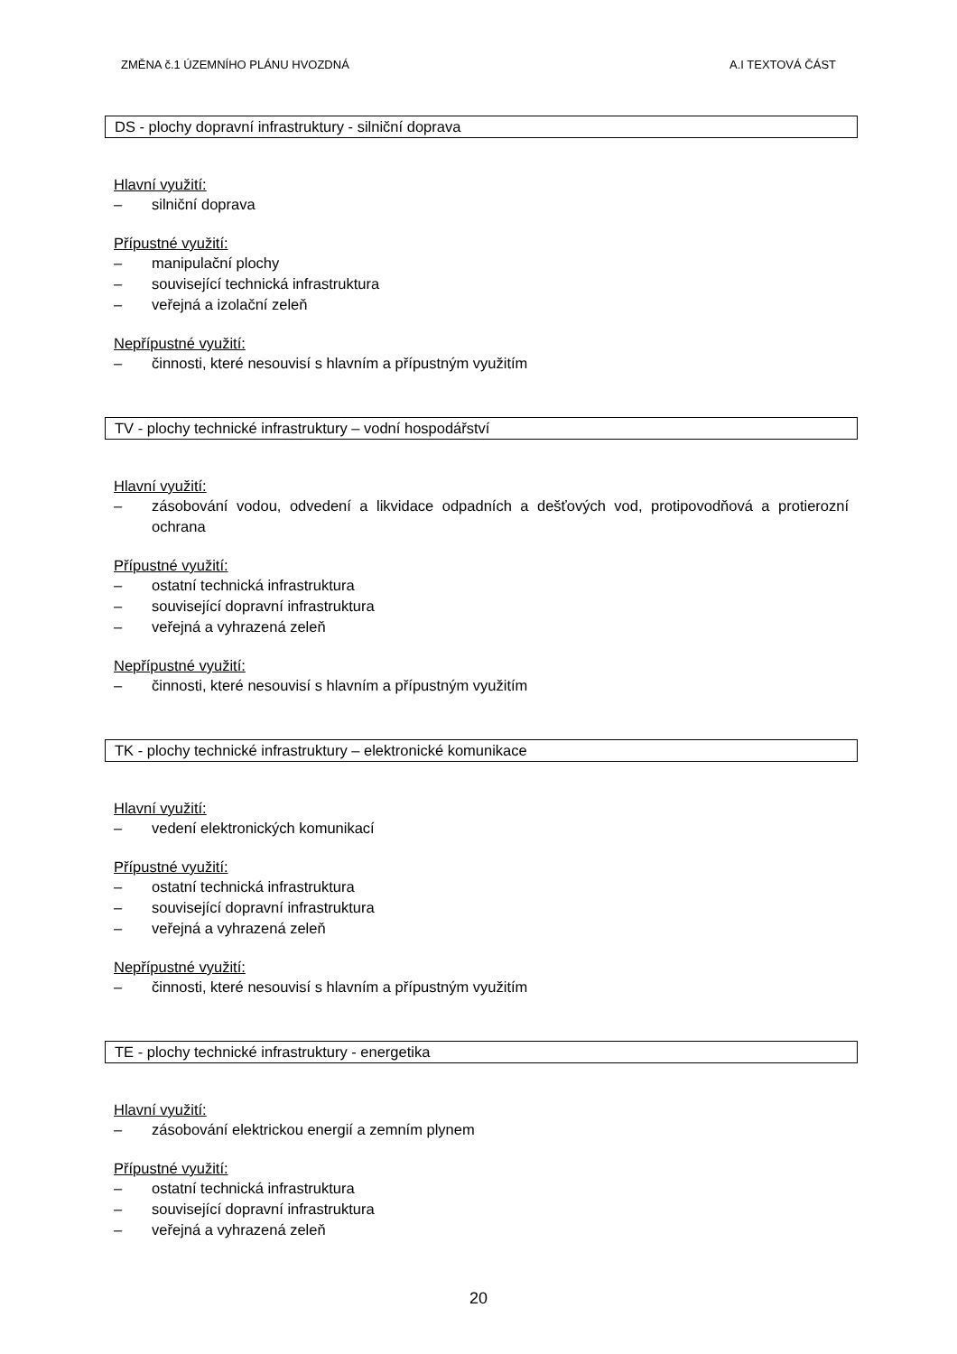ZMĚNA č.1 ÚZEMNÍHO PLÁNU HVOZDNÁ A.I TEXTOVÁ ČÁST
DS - plochy dopravní infrastruktury - silniční doprava
Hlavní využití:
– silniční doprava
Přípustné využití:
– manipulační plochy
– související technická infrastruktura
– veřejná a izolační zeleň
Nepřípustné využití:
– činnosti, které nesouvisí s hlavním a přípustným využitím
TV - plochy technické infrastruktury – vodní hospodářství
Hlavní využití:
– zásobování vodou, odvedení a likvidace odpadních a dešťových vod, protipovodňová a protierozní ochrana
Přípustné využití:
– ostatní technická infrastruktura
– související dopravní infrastruktura
– veřejná a vyhrazená zeleň
Nepřípustné využití:
– činnosti, které nesouvisí s hlavním a přípustným využitím
TK - plochy technické infrastruktury – elektronické komunikace
Hlavní využití:
– vedení elektronických komunikací
Přípustné využití:
– ostatní technická infrastruktura
– související dopravní infrastruktura
– veřejná a vyhrazená zeleň
Nepřípustné využití:
– činnosti, které nesouvisí s hlavním a přípustným využitím
TE - plochy technické infrastruktury - energetika
Hlavní využití:
– zásobování elektrickou energií a zemním plynem
Přípustné využití:
– ostatní technická infrastruktura
– související dopravní infrastruktura
– veřejná a vyhrazená zeleň
20